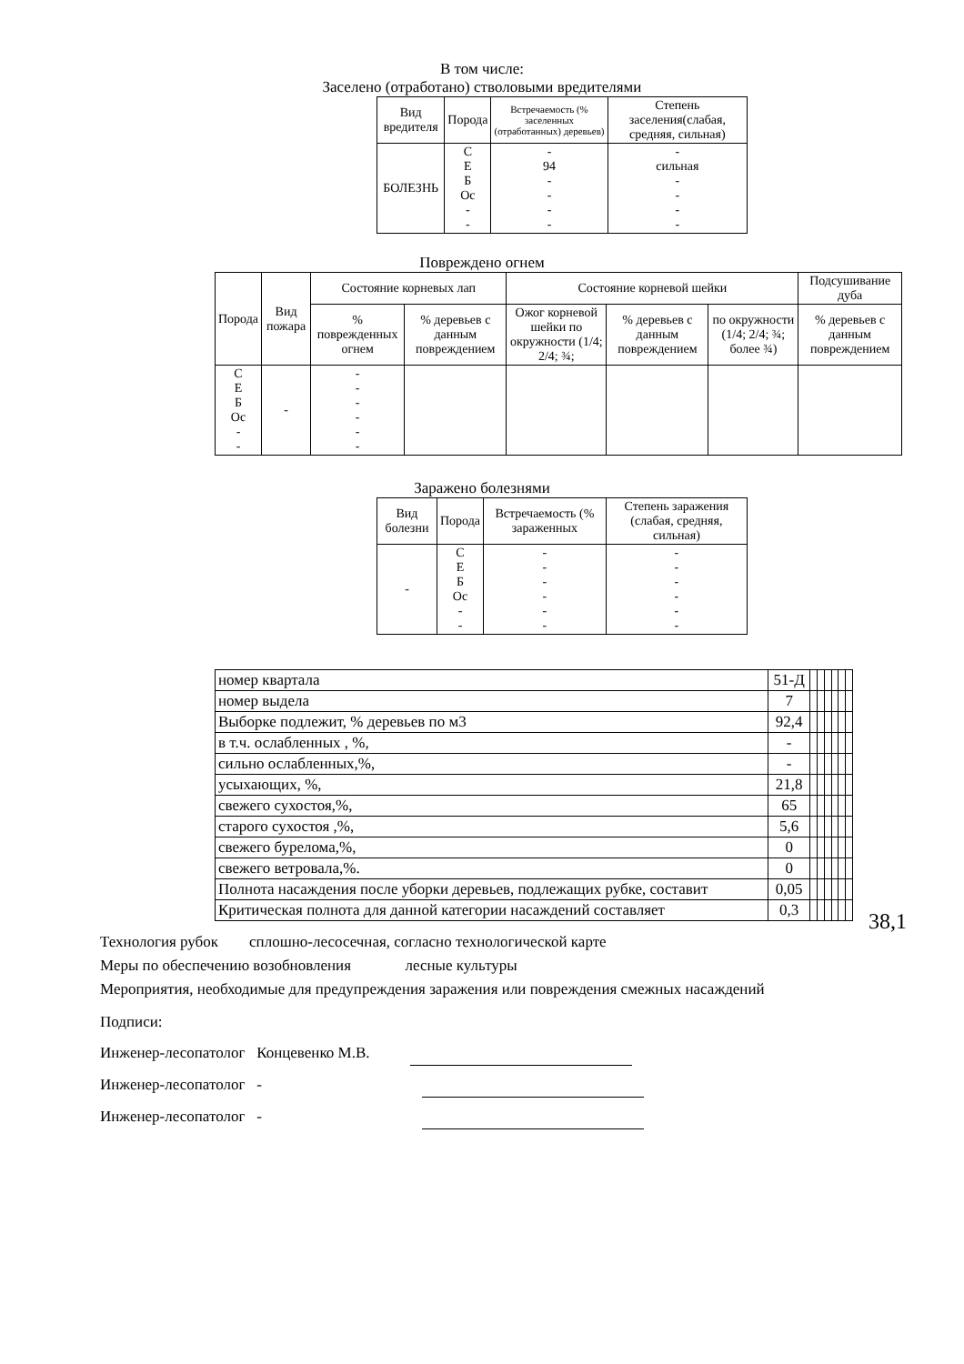В том числе:
Заселено (отработано) стволовыми вредителями
| Вид вредителя | Порода | Встречаемость (% заселенных (отработанных) деревьев) | Степень заселения(слабая, средняя, сильная) |
| --- | --- | --- | --- |
| БОЛЕЗНЬ | С Е Б Ос - - | - 94 - - - - | - сильная - - - - |
Повреждено огнем
| Порода | Вид пожара | Состояние корневых лап | | Состояние корневой шейки | | | Подсушивание дуба |
| --- | --- | --- | --- | --- | --- | --- | --- |
| | | % поврежденных огнем | % деревьев с данным повреждением | Ожог корневой шейки по окружности (1/4; 2/4; ¾; | % деревьев с данным повреждением | по окружности (1/4; 2/4; ¾; более ¾) | % деревьев с данным повреждением |
| С Е Б Ос - - | - | - - - - - - | | | | | |
Заражено болезнями
| Вид болезни | Порода | Встречаемость (% зараженных | Степень заражения (слабая, средняя, сильная) |
| --- | --- | --- | --- |
| - | С Е Б Ос - - | - - - - - - | - - - - - - |
| номер квартала | 51-Д | | | | | | |
| номер выдела | 7 | | | | | | |
| Выборке подлежит, % деревьев по м3 | 92,4 | | | | | | |
| в т.ч. ослабленных , %, | - | | | | | | |
| сильно ослабленных,%, | - | | | | | | |
| усыхающих, %, | 21,8 | | | | | | |
| свежего сухостоя,%, | 65 | | | | | | |
| старого сухостоя ,%, | 5,6 | | | | | | |
| свежего бурелома,%, | 0 | | | | | | |
| свежего ветровала,%. | 0 | | | | | | |
| Полнота насаждения после уборки деревьев, подлежащих рубке, составит | 0,05 | | | | | | |
| Критическая полнота для данной категории насаждений составляет | 0,3 | | | | | | |
38,1
Технология рубок сплошно-лесосечная, согласно технологической карте
Меры по обеспечению возобновления лесные культуры
Мероприятия, необходимые для предупреждения заражения или повреждения смежных насаждений
Подписи:
Инженер-лесопатолог Концевенко М.В.
Инженер-лесопатолог -
Инженер-лесопатолог -